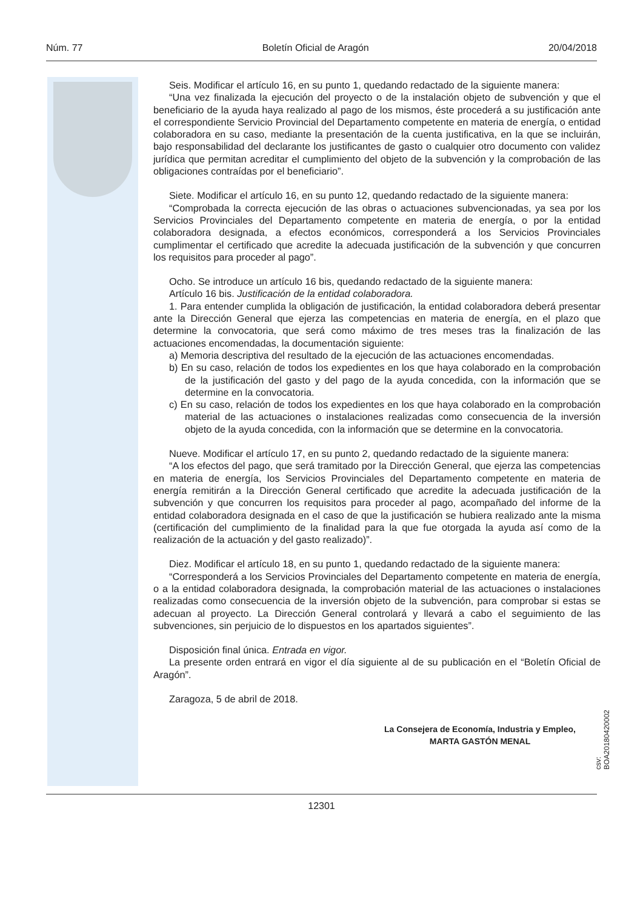Núm. 77 Boletín Oficial de Aragón 20/04/2018
Seis. Modificar el artículo 16, en su punto 1, quedando redactado de la siguiente manera:
“Una vez finalizada la ejecución del proyecto o de la instalación objeto de subvención y que el beneficiario de la ayuda haya realizado al pago de los mismos, éste procederá a su justificación ante el correspondiente Servicio Provincial del Departamento competente en materia de energía, o entidad colaboradora en su caso, mediante la presentación de la cuenta justificativa, en la que se incluirán, bajo responsabilidad del declarante los justificantes de gasto o cualquier otro documento con validez jurídica que permitan acreditar el cumplimiento del objeto de la subvención y la comprobación de las obligaciones contraídas por el beneficiario”.
Siete. Modificar el artículo 16, en su punto 12, quedando redactado de la siguiente manera:
“Comprobada la correcta ejecución de las obras o actuaciones subvencionadas, ya sea por los Servicios Provinciales del Departamento competente en materia de energía, o por la entidad colaboradora designada, a efectos económicos, corresponderá a los Servicios Provinciales cumplimentar el certificado que acredite la adecuada justificación de la subvención y que concurren los requisitos para proceder al pago”.
Ocho. Se introduce un artículo 16 bis, quedando redactado de la siguiente manera:
Artículo 16 bis. Justificación de la entidad colaboradora.
1. Para entender cumplida la obligación de justificación, la entidad colaboradora deberá presentar ante la Dirección General que ejerza las competencias en materia de energía, en el plazo que determine la convocatoria, que será como máximo de tres meses tras la finalización de las actuaciones encomendadas, la documentación siguiente:
a) Memoria descriptiva del resultado de la ejecución de las actuaciones encomendadas.
b) En su caso, relación de todos los expedientes en los que haya colaborado en la comprobación de la justificación del gasto y del pago de la ayuda concedida, con la información que se determine en la convocatoria.
c) En su caso, relación de todos los expedientes en los que haya colaborado en la comprobación material de las actuaciones o instalaciones realizadas como consecuencia de la inversión objeto de la ayuda concedida, con la información que se determine en la convocatoria.
Nueve. Modificar el artículo 17, en su punto 2, quedando redactado de la siguiente manera:
“A los efectos del pago, que será tramitado por la Dirección General, que ejerza las competencias en materia de energía, los Servicios Provinciales del Departamento competente en materia de energía remitirán a la Dirección General certificado que acredite la adecuada justificación de la subvención y que concurren los requisitos para proceder al pago, acompañado del informe de la entidad colaboradora designada en el caso de que la justificación se hubiera realizado ante la misma (certificación del cumplimiento de la finalidad para la que fue otorgada la ayuda así como de la realización de la actuación y del gasto realizado)”.
Diez. Modificar el artículo 18, en su punto 1, quedando redactado de la siguiente manera:
“Corresponderá a los Servicios Provinciales del Departamento competente en materia de energía, o a la entidad colaboradora designada, la comprobación material de las actuaciones o instalaciones realizadas como consecuencia de la inversión objeto de la subvención, para comprobar si estas se adecuan al proyecto. La Dirección General controlará y llevará a cabo el seguimiento de las subvenciones, sin perjuicio de lo dispuestos en los apartados siguientes”.
Disposición final única. Entrada en vigor.
La presente orden entrará en vigor el día siguiente al de su publicación en el “Boletín Oficial de Aragón”.
Zaragoza, 5 de abril de 2018.
La Consejera de Economía, Industria y Empleo,
MARTA GASTÓN MENAL
csv: BOA20180420002
12301